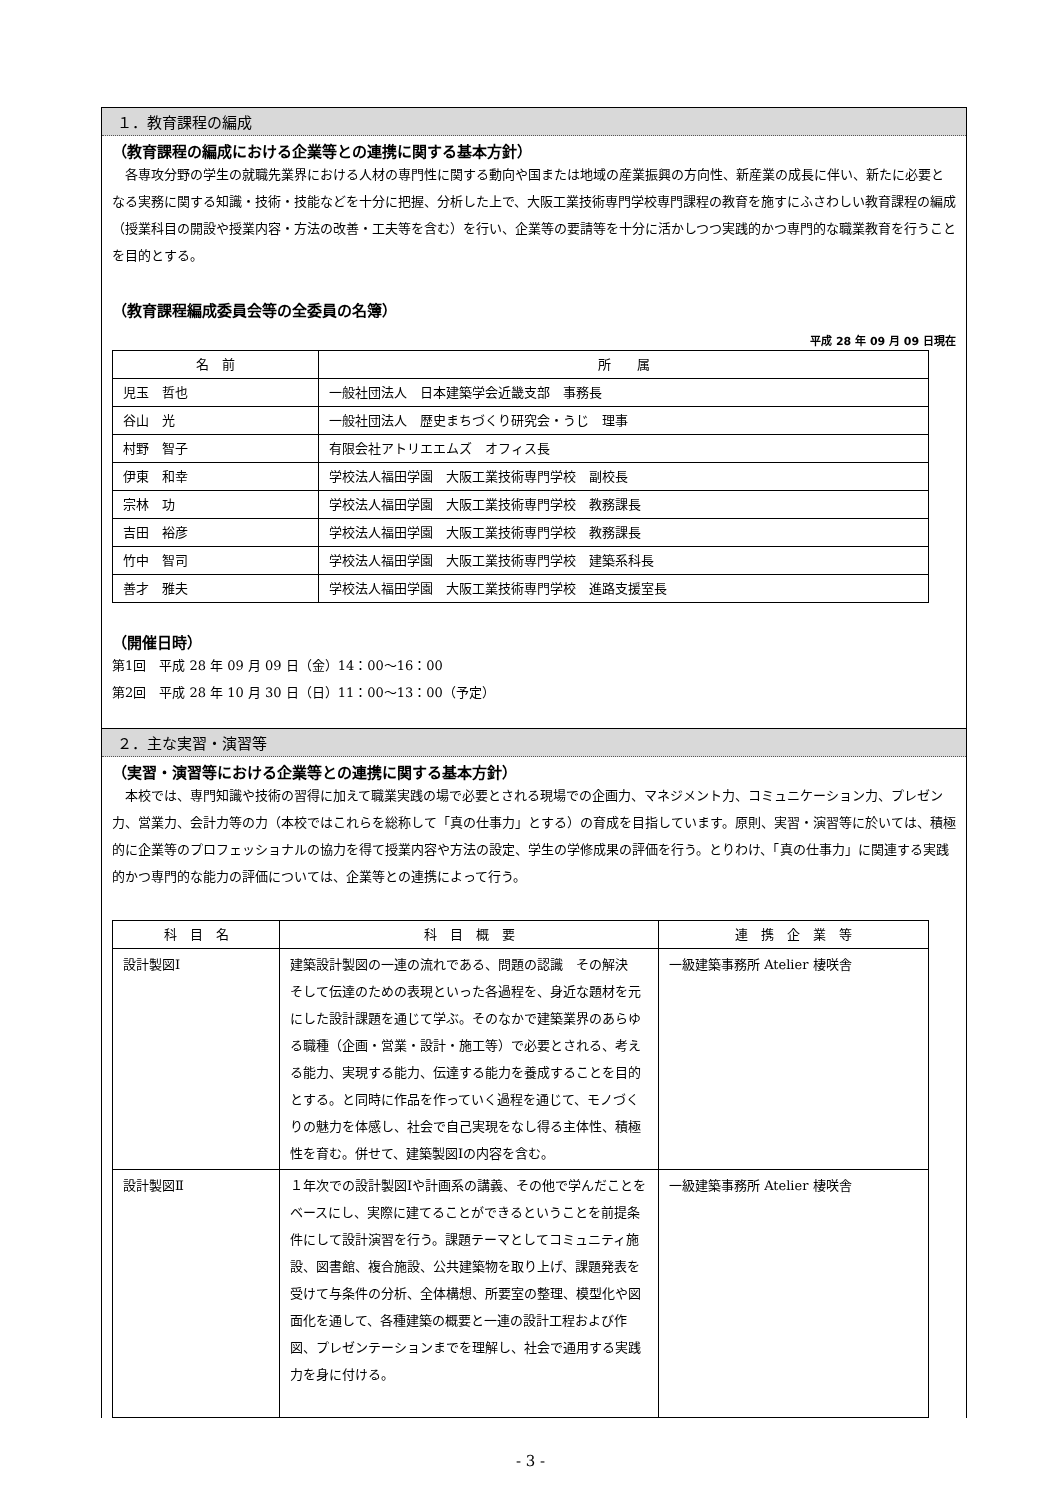１．教育課程の編成
（教育課程の編成における企業等との連携に関する基本方針）
　各専攻分野の学生の就職先業界における人材の専門性に関する動向や国または地域の産業振興の方向性、新産業の成長に伴い、新たに必要となる実務に関する知識・技術・技能などを十分に把握、分析した上で、大阪工業技術専門学校専門課程の教育を施すにふさわしい教育課程の編成（授業科目の開設や授業内容・方法の改善・工夫等を含む）を行い、企業等の要請等を十分に活かしつつ実践的かつ専門的な職業教育を行うことを目的とする。
（教育課程編成委員会等の全委員の名簿）
平成 28 年 09 月 09 日現在
| 名 前 | 所 属 |
| --- | --- |
| 児玉 哲也 | 一般社団法人 日本建築学会近畿支部 事務長 |
| 谷山 光 | 一般社団法人 歴史まちづくり研究会・うじ 理事 |
| 村野 智子 | 有限会社アトリエエムズ オフィス長 |
| 伊東 和幸 | 学校法人福田学園 大阪工業技術専門学校 副校長 |
| 宗林 功 | 学校法人福田学園 大阪工業技術専門学校 教務課長 |
| 吉田 裕彦 | 学校法人福田学園 大阪工業技術専門学校 教務課長 |
| 竹中 智司 | 学校法人福田学園 大阪工業技術専門学校 建築系科長 |
| 善才 雅夫 | 学校法人福田学園 大阪工業技術専門学校 進路支援室長 |
（開催日時）
第1回　平成 28 年 09 月 09 日（金）14：00～16：00
第2回　平成 28 年 10 月 30 日（日）11：00～13：00（予定）
２．主な実習・演習等
（実習・演習等における企業等との連携に関する基本方針）
　本校では、専門知識や技術の習得に加えて職業実践の場で必要とされる現場での企画力、マネジメント力、コミュニケーション力、プレゼン力、営業力、会計力等の力（本校ではこれらを総称して「真の仕事力」とする）の育成を目指しています。原則、実習・演習等に於いては、積極的に企業等のプロフェッショナルの協力を得て授業内容や方法の設定、学生の学修成果の評価を行う。とりわけ、「真の仕事力」に関連する実践的かつ専門的な能力の評価については、企業等との連携によって行う。
| 科 目 名 | 科 目 概 要 | 連 携 企 業 等 |
| --- | --- | --- |
| 設計製図Ⅰ | 建築設計製図の一連の流れである、問題の認識 その解決 そして伝達のための表現といった各過程を、身近な題材を元にした設計課題を通じて学ぶ。そのなかで建築業界のあらゆる職種（企画・営業・設計・施工等）で必要とされる、考える能力、実現する能力、伝達する能力を養成することを目的とする。と同時に作品を作っていく過程を通じて、モノづくりの魅力を体感し、社会で自己実現をなし得る主体性、積極性を育む。併せて、建築製図Ⅰの内容を含む。 | 一級建築事務所 Atelier 棲咲舎 |
| 設計製図Ⅱ | １年次での設計製図Ⅰや計画系の講義、その他で学んだことをベースにし、実際に建てることができるということを前提条件にして設計演習を行う。課題テーマとしてコミュニティ施設、図書館、複合施設、公共建築物を取り上げ、課題発表を受けて与条件の分析、全体構想、所要室の整理、模型化や図面化を通して、各種建築の概要と一連の設計工程および作図、プレゼンテーションまでを理解し、社会で通用する実践力を身に付ける。 | 一級建築事務所 Atelier 棲咲舎 |
- 3 -